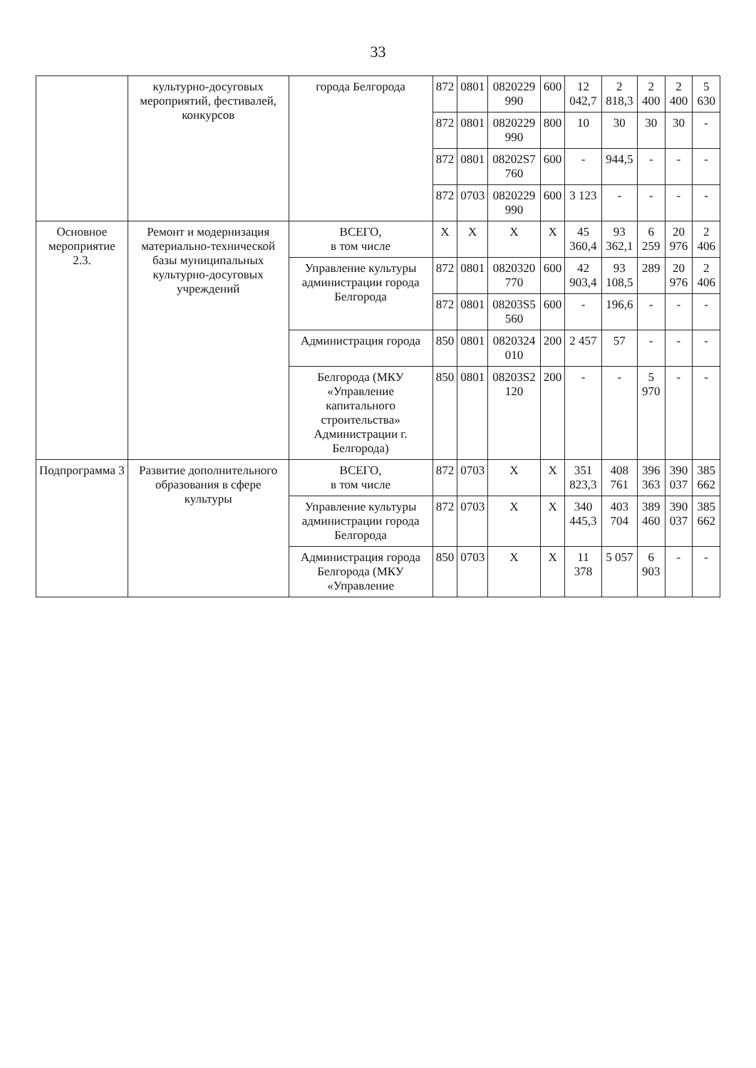33
| | культурно-досуговых мероприятий, фестивалей, конкурсов | города Белгорода | 872 | 0801 | 0820229 990 | 600 | 12 042,7 | 2 818,3 | 2 400 | 2 400 | 5 630 |
| | | | 872 | 0801 | 0820229 990 | 800 | 10 | 30 | 30 | 30 | - |
| | | | 872 | 0801 | 08202S7 760 | 600 | - | 944,5 | - | - | - |
| | | | 872 | 0703 | 0820229 990 | 600 | 3 123 | - | - | - | - |
| Основное мероприятие 2.3. | Ремонт и модернизация материально-технической базы муниципальных культурно-досуговых учреждений | ВСЕГО, в том числе | X | X | X | X | 45 360,4 | 93 362,1 | 6 259 | 20 976 | 2 406 |
| | | Управление культуры администрации города Белгорода | 872 | 0801 | 0820320 770 | 600 | 42 903,4 | 93 108,5 | 289 | 20 976 | 2 406 |
| | | | 872 | 0801 | 08203S5 560 | 600 | - | 196,6 | - | - | - |
| | | Администрация города | 850 | 0801 | 0820324 010 | 200 | 2 457 | 57 | - | - | - |
| | | Белгорода (МКУ «Управление капитального строительства» Администрации г. Белгорода) | 850 | 0801 | 08203S2 120 | 200 | - | - | 5 970 | - | - |
| Подпрограмма 3 | Развитие дополнительного образования в сфере культуры | ВСЕГО, в том числе | 872 | 0703 | X | X | 351 823,3 | 408 761 | 396 363 | 390 037 | 385 662 |
| | | Управление культуры администрации города Белгорода | 872 | 0703 | X | X | 340 445,3 | 403 704 | 389 460 | 390 037 | 385 662 |
| | | Администрация города Белгорода (МКУ «Управление | 850 | 0703 | X | X | 11 378 | 5 057 | 6 903 | - | - |